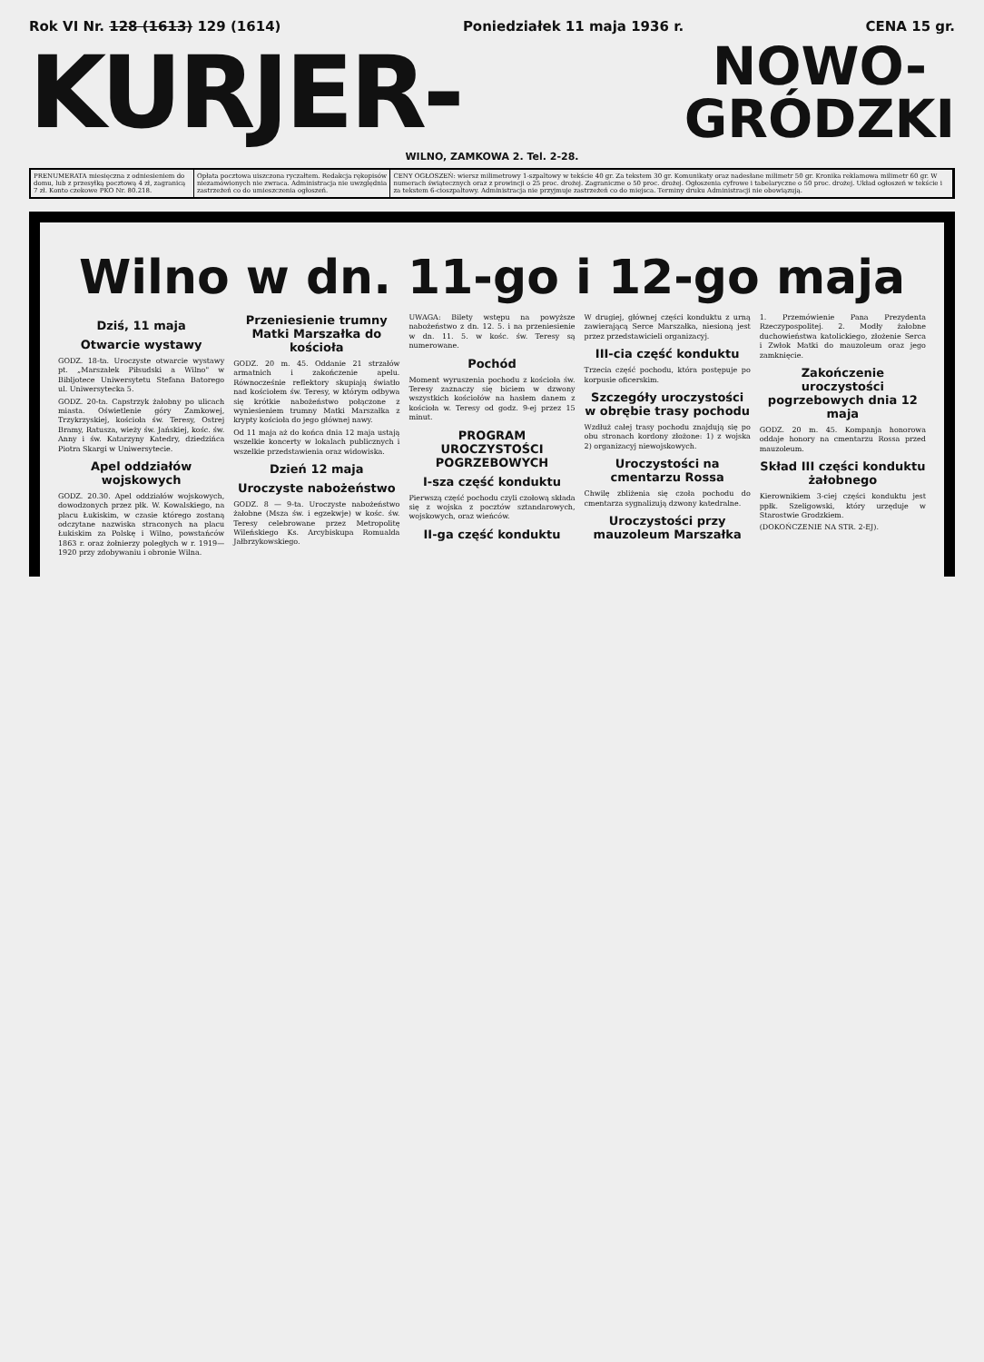Rok VI Nr. 128 (1613) 129 (1614) Poniedziałek 11 maja 1936 r. CENA 15 gr.
KURJER-
NOWO-
GRÓDZKI
WILNO, ZAMKOWA 2. Tel. 2-28.
PRENUMERATA miesięczna z odniesieniem do domu, lub z przesyłką pocztową 4 zł, zagranicą 7 zł. Konto czekowe PKO Nr. 80.218.
Opłata pocztowa uiszczona ryczałtem. Redakcja rękopisów niezamówionych nie zwraca. Administracja nie uwzględnia zastrzeżeń co do umieszczenia ogłoszeń.
CENY OGŁOSZEŃ: wiersz milimetrowy 1-szpaltowy w tekście 40 gr. Za tekstem 30 gr. Komunikaty oraz nadesłane milimetr 50 gr. Kronika reklamowa milimetr 60 gr. W numerach świątecznych oraz z prowincji o 25 proc. drożej. Zagraniczne o 50 proc. drożej. Ogłoszenia cyfrowe i tabelaryczne o 50 proc. drożej. Układ ogłoszeń w tekście i za tekstem 6-cioszpaltowy. Administracja nie przyjmuje zastrzeżeń co do miejsca. Terminy druku Administracji nie obowiązują.
Wilno w dn. 11-go i 12-go maja
Dziś, 11 maja
Otwarcie wystawy
GODZ. 18-ta. Uroczyste otwarcie wystawy pt. „Marszałek Piłsudski a Wilno" w Bibljotece Uniwersytetu Stefana Batorego ul. Uniwersytecka 5.
GODZ. 20-ta. Capstrzyk żałobny po ulicach miasta. Oświetlenie góry Zamkowej, Trzykrzyskiej, kościoła św. Teresy, Ostrej Bramy, Ratusza, wieży św. Jańskiej, kośc. św. Anny i św. Katarzyny Katedry, dziedzińca Piotra Skargi w Uniwersytecie.
Apel oddziałów wojskowych
GODZ. 20.30. Apel oddziałów wojskowych, dowodzonych przez płk. W. Kowalskiego, na placu Łukiskim, w czasie którego zostaną odczytane nazwiska straconych na placu Łukiskim za Polskę i Wilno, powstańców 1863 r. oraz żołnierzy poległych w r. 1919—1920 przy zdobywaniu i obronie Wilna.
Przeniesienie trumny Matki Marszałka do kościoła
GODZ. 20 m. 45. Oddanie 21 strzałów armatnich i zakończenie apelu. Równocześnie reflektory skupiają światło nad kościołem św. Teresy, w którym odbywa się krótkie nabożeństwo połączone z wyniesieniem trumny Matki Marszałka z krypty kościoła do jego głównej nawy.
Od 11 maja aż do końca dnia 12 maja ustają wszelkie koncerty w lokalach publicznych i wszelkie przedstawienia oraz widowiska.
Dzień 12 maja
Uroczyste nabożeństwo
GODZ. 8 — 9-ta. Uroczyste nabożeństwo żałobne (Msza św. i egzekwje) w kośc. św. Teresy celebrowane przez Metropolitę Wileńskiego Ks. Arcybiskupa Romualda Jałbrzykowskiego.
UWAGA: Bilety wstępu na powyższe nabożeństwo z dn. 12. 5. i na przeniesienie w dn. 11. 5. w kośc. św. Teresy są numerowane.
Pochód
Moment wyruszenia pochodu z kościoła św. Teresy zaznaczy się biciem w dzwony wszystkich kościołów na hasłem danem z kościoła w. Teresy od godz. 9-ej przez 15 minut.
PROGRAM UROCZYSTOŚCI POGRZEBOWYCH
I-sza część konduktu
Pierwszą część pochodu czyli czołową składa się z wojska z pocztów sztandarowych, wojskowych, oraz wieńców.
II-ga część konduktu
W drugiej, głównej części konduktu z urną zawierającą Serce Marszałka, niesioną jest przez przedstawicieli organizacyj.
III-cia część konduktu
Trzecia część pochodu, która postępuje po korpusie oficerskim.
Szczegóły uroczystości w obrębie trasy pochodu
Wzdłuż całej trasy pochodu znajdują się po obu stronach kordony złożone: 1) z wojska 2) organizacyj niewojskowych.
Uroczystości na cmentarzu Rossa
Chwilę zbliżenia się czoła pochodu do cmentarza sygnalizują dzwony katedralne.
Uroczystości przy mauzoleum Marszałka
1. Przemówienie Pana Prezydenta Rzeczypospolitej. 2. Modły żałobne duchowieństwa katolickiego, złożenie Serca i Zwłok Matki do mauzoleum oraz jego zamknięcie.
Zakończenie uroczystości pogrzebowych dnia 12 maja
GODZ. 20 m. 45. Kompanja honorowa oddaje honory na cmentarzu Rossa przed mauzoleum.
Skład III części konduktu żałobnego
Kierownikiem 3-ciej części konduktu jest ppłk. Szeligowski, który urzęduje w Starostwie Grodzkiem.
(DOKOŃCZENIE NA STR. 2-EJ).